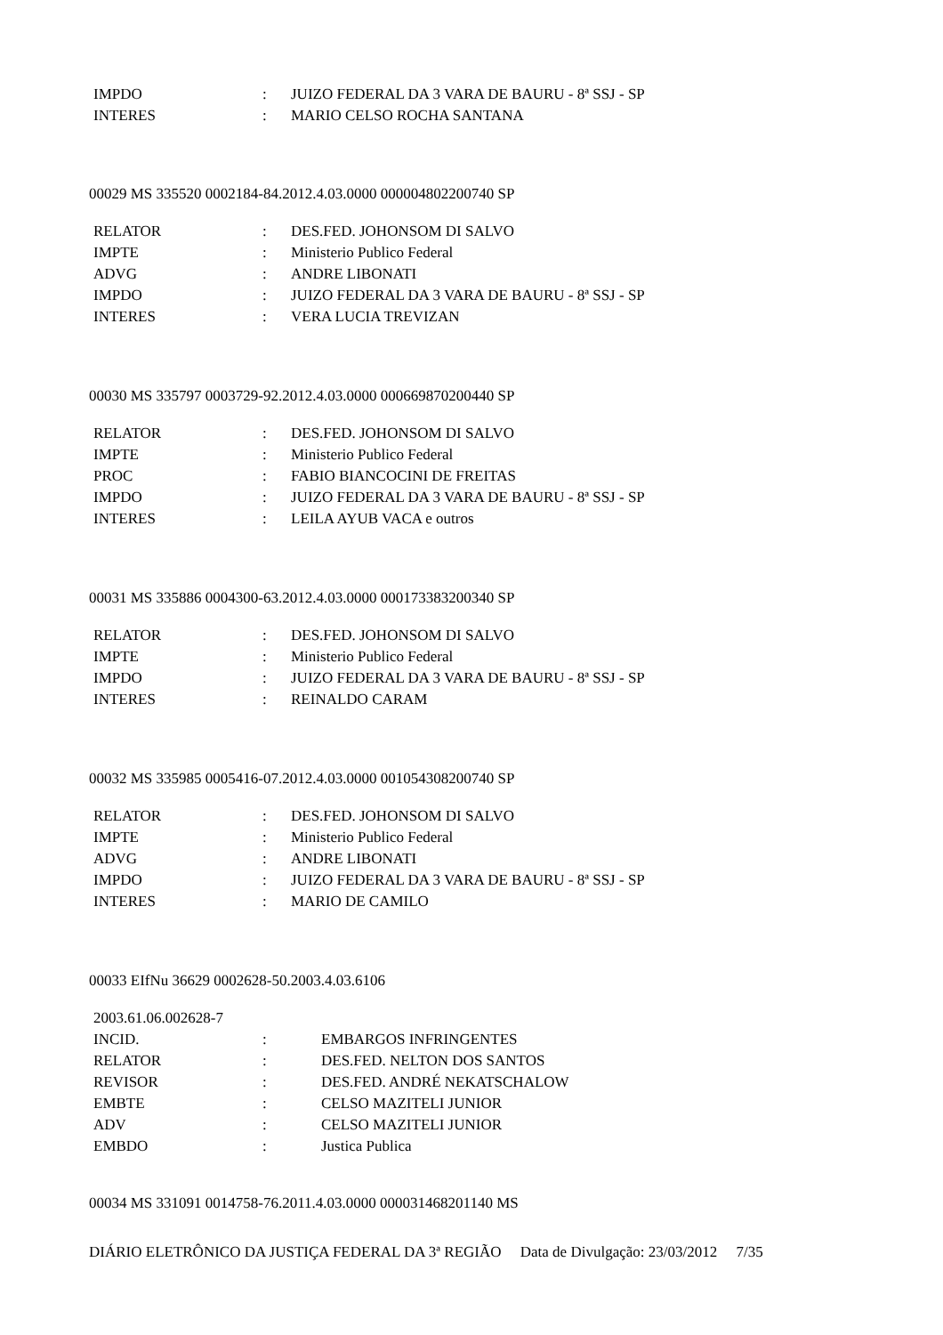| IMPDO | : | JUIZO FEDERAL DA 3 VARA DE BAURU - 8ª SSJ - SP |
| INTERES | : | MARIO CELSO ROCHA SANTANA |
00029 MS 335520 0002184-84.2012.4.03.0000 000004802200740 SP
| RELATOR | : | DES.FED. JOHONSOM DI SALVO |
| IMPTE | : | Ministerio Publico Federal |
| ADVG | : | ANDRE LIBONATI |
| IMPDO | : | JUIZO FEDERAL DA 3 VARA DE BAURU - 8ª SSJ - SP |
| INTERES | : | VERA LUCIA TREVIZAN |
00030 MS 335797 0003729-92.2012.4.03.0000 000669870200440 SP
| RELATOR | : | DES.FED. JOHONSOM DI SALVO |
| IMPTE | : | Ministerio Publico Federal |
| PROC | : | FABIO BIANCOCINI DE FREITAS |
| IMPDO | : | JUIZO FEDERAL DA 3 VARA DE BAURU - 8ª SSJ - SP |
| INTERES | : | LEILA AYUB VACA e outros |
00031 MS 335886 0004300-63.2012.4.03.0000 000173383200340 SP
| RELATOR | : | DES.FED. JOHONSOM DI SALVO |
| IMPTE | : | Ministerio Publico Federal |
| IMPDO | : | JUIZO FEDERAL DA 3 VARA DE BAURU - 8ª SSJ - SP |
| INTERES | : | REINALDO CARAM |
00032 MS 335985 0005416-07.2012.4.03.0000 001054308200740 SP
| RELATOR | : | DES.FED. JOHONSOM DI SALVO |
| IMPTE | : | Ministerio Publico Federal |
| ADVG | : | ANDRE LIBONATI |
| IMPDO | : | JUIZO FEDERAL DA 3 VARA DE BAURU - 8ª SSJ - SP |
| INTERES | : | MARIO DE CAMILO |
00033 EIfNu 36629 0002628-50.2003.4.03.6106
| 2003.61.06.002628-7 | | |
| INCID. | : | EMBARGOS INFRINGENTES |
| RELATOR | : | DES.FED. NELTON DOS SANTOS |
| REVISOR | : | DES.FED. ANDRÉ NEKATSCHALOW |
| EMBTE | : | CELSO MAZITELI JUNIOR |
| ADV | : | CELSO MAZITELI JUNIOR |
| EMBDO | : | Justica Publica |
00034 MS 331091 0014758-76.2011.4.03.0000 000031468201140 MS
DIÁRIO ELETRÔNICO DA JUSTIÇA FEDERAL DA 3ª REGIÃO Data de Divulgação: 23/03/2012 7/35